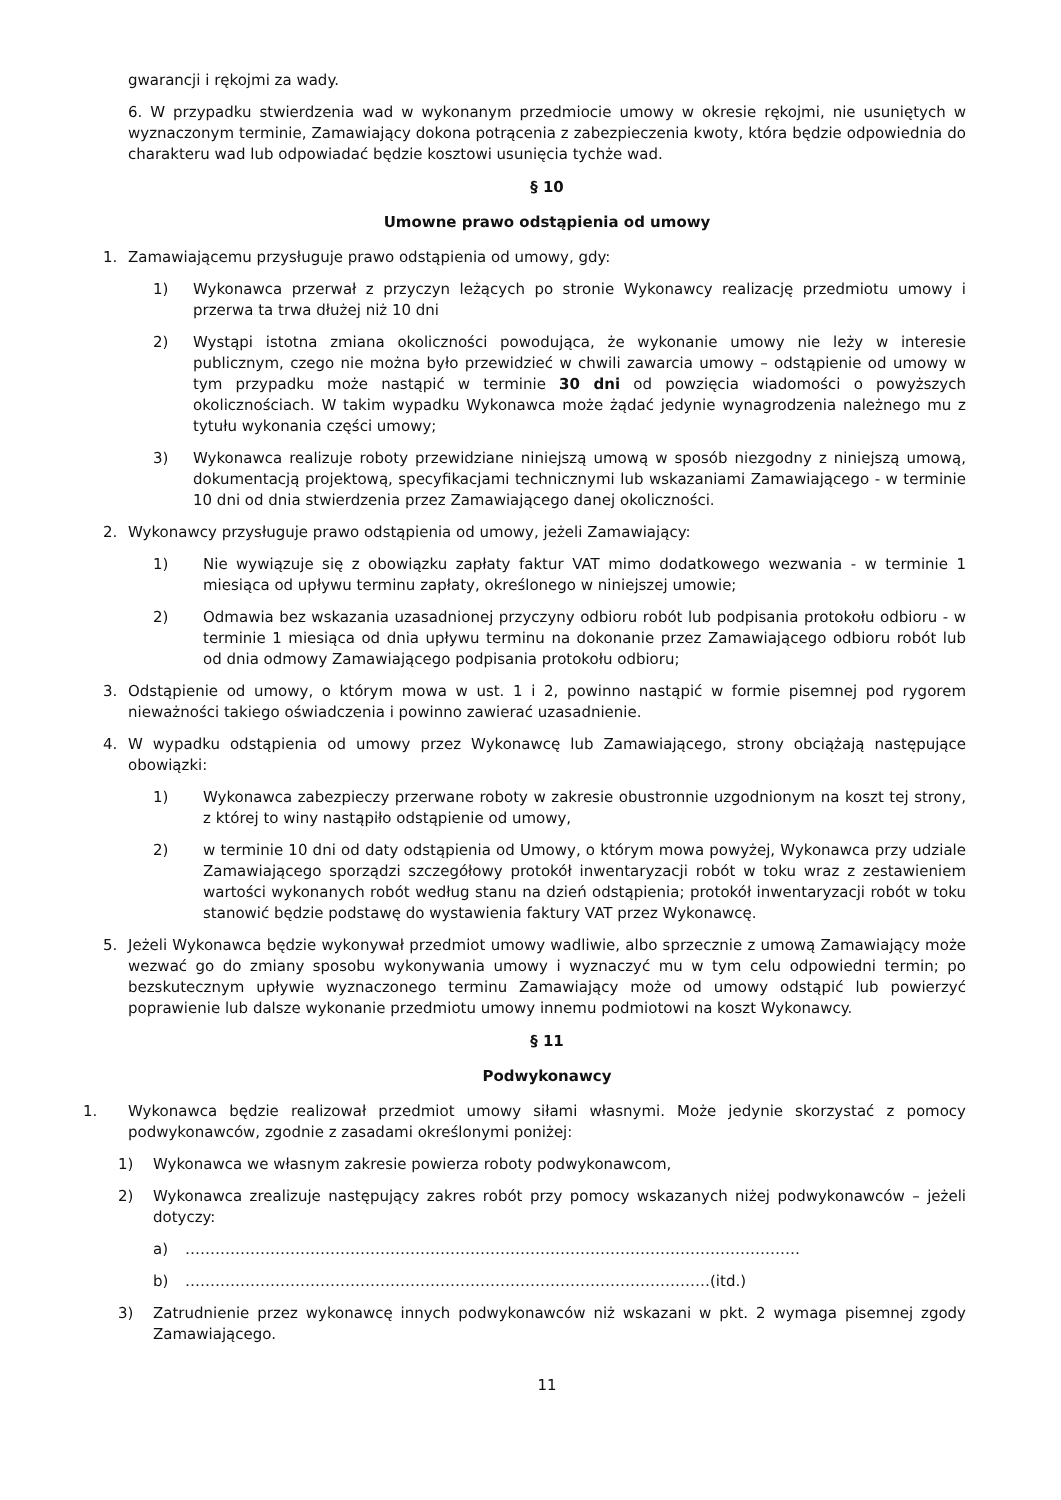gwarancji i rękojmi za wady.
6. W przypadku stwierdzenia wad w wykonanym przedmiocie umowy w okresie rękojmi, nie usuniętych w wyznaczonym terminie, Zamawiający dokona potrącenia z zabezpieczenia kwoty, która będzie odpowiednia do charakteru wad lub odpowiadać będzie kosztowi usunięcia tychże wad.
§ 10
Umowne prawo odstąpienia od umowy
1. Zamawiającemu przysługuje prawo odstąpienia od umowy, gdy:
1) Wykonawca przerwał z przyczyn leżących po stronie Wykonawcy realizację przedmiotu umowy i przerwa ta trwa dłużej niż 10 dni
2) Wystąpi istotna zmiana okoliczności powodująca, że wykonanie umowy nie leży w interesie publicznym, czego nie można było przewidzieć w chwili zawarcia umowy – odstąpienie od umowy w tym przypadku może nastąpić w terminie 30 dni od powzięcia wiadomości o powyższych okolicznościach. W takim wypadku Wykonawca może żądać jedynie wynagrodzenia należnego mu z tytułu wykonania części umowy;
3) Wykonawca realizuje roboty przewidziane niniejszą umową w sposób niezgodny z niniejszą umową, dokumentacją projektową, specyfikacjami technicznymi lub wskazaniami Zamawiającego - w terminie 10 dni od dnia stwierdzenia przez Zamawiającego danej okoliczności.
2. Wykonawcy przysługuje prawo odstąpienia od umowy, jeżeli Zamawiający:
1) Nie wywiązuje się z obowiązku zapłaty faktur VAT mimo dodatkowego wezwania - w terminie 1 miesiąca od upływu terminu zapłaty, określonego w niniejszej umowie;
2) Odmawia bez wskazania uzasadnionej przyczyny odbioru robót lub podpisania protokołu odbioru - w terminie 1 miesiąca od dnia upływu terminu na dokonanie przez Zamawiającego odbioru robót lub od dnia odmowy Zamawiającego podpisania protokołu odbioru;
3. Odstąpienie od umowy, o którym mowa w ust. 1 i 2, powinno nastąpić w formie pisemnej pod rygorem nieważności takiego oświadczenia i powinno zawierać uzasadnienie.
4. W wypadku odstąpienia od umowy przez Wykonawcę lub Zamawiającego, strony obciążają następujące obowiązki:
1) Wykonawca zabezpieczy przerwane roboty w zakresie obustronnie uzgodnionym na koszt tej strony, z której to winy nastąpiło odstąpienie od umowy,
2) w terminie 10 dni od daty odstąpienia od Umowy, o którym mowa powyżej, Wykonawca przy udziale Zamawiającego sporządzi szczegółowy protokół inwentaryzacji robót w toku wraz z zestawieniem wartości wykonanych robót według stanu na dzień odstąpienia; protokół inwentaryzacji robót w toku stanowić będzie podstawę do wystawienia faktury VAT przez Wykonawcę.
5. Jeżeli Wykonawca będzie wykonywał przedmiot umowy wadliwie, albo sprzecznie z umową Zamawiający może wezwać go do zmiany sposobu wykonywania umowy i wyznaczyć mu w tym celu odpowiedni termin; po bezskutecznym upływie wyznaczonego terminu Zamawiający może od umowy odstąpić lub powierzyć poprawienie lub dalsze wykonanie przedmiotu umowy innemu podmiotowi na koszt Wykonawcy.
§ 11
Podwykonawcy
1. Wykonawca będzie realizował przedmiot umowy siłami własnymi. Może jedynie skorzystać z pomocy podwykonawców, zgodnie z zasadami określonymi poniżej:
1) Wykonawca we własnym zakresie powierza roboty podwykonawcom,
2) Wykonawca zrealizuje następujący zakres robót przy pomocy wskazanych niżej podwykonawców – jeżeli dotyczy:
a) ……………………………………………………………………………………………………………
b) ……………………………………………………………………………………………(itd.)
3) Zatrudnienie przez wykonawcę innych podwykonawców niż wskazani w pkt. 2 wymaga pisemnej zgody Zamawiającego.
11